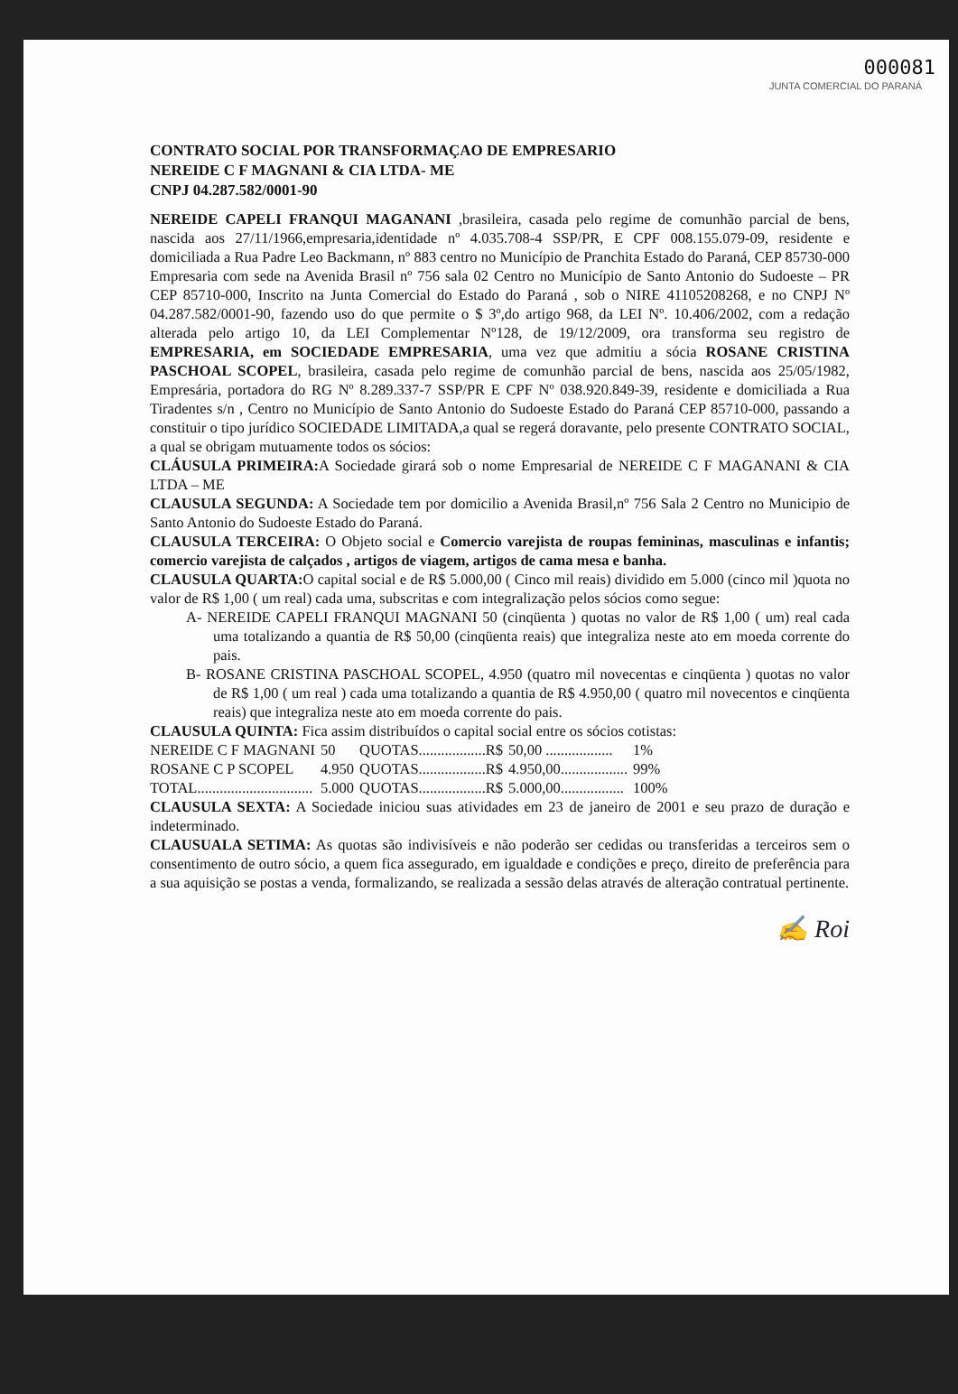000081
JUNTA COMERCIAL DO PARANÁ
CONTRATO SOCIAL POR TRANSFORMAÇAO DE EMPRESARIO
NEREIDE C F MAGNANI & CIA LTDA- ME
CNPJ 04.287.582/0001-90
NEREIDE CAPELI FRANQUI MAGANANI ,brasileira, casada pelo regime de comunhão parcial de bens, nascida aos 27/11/1966,empresaria,identidade nº 4.035.708-4 SSP/PR, E CPF 008.155.079-09, residente e domiciliada a Rua Padre Leo Backmann, nº 883 centro no Município de Pranchita Estado do Paraná, CEP 85730-000 Empresaria com sede na Avenida Brasil nº 756 sala 02 Centro no Município de Santo Antonio do Sudoeste – PR CEP 85710-000, Inscrito na Junta Comercial do Estado do Paraná , sob o NIRE 41105208268, e no CNPJ Nº 04.287.582/0001-90, fazendo uso do que permite o $ 3º,do artigo 968, da LEI Nº. 10.406/2002, com a redação alterada pelo artigo 10, da LEI Complementar Nº128, de 19/12/2009, ora transforma seu registro de EMPRESARIA, em SOCIEDADE EMPRESARIA, uma vez que admitiu a sócia ROSANE CRISTINA PASCHOAL SCOPEL, brasileira, casada pelo regime de comunhão parcial de bens, nascida aos 25/05/1982, Empresária, portadora do RG Nº 8.289.337-7 SSP/PR E CPF Nº 038.920.849-39, residente e domiciliada a Rua Tiradentes s/n , Centro no Município de Santo Antonio do Sudoeste Estado do Paraná CEP 85710-000, passando a constituir o tipo jurídico SOCIEDADE LIMITADA,a qual se regerá doravante, pelo presente CONTRATO SOCIAL, a qual se obrigam mutuamente todos os sócios:
CLÁUSULA PRIMEIRA: A Sociedade girará sob o nome Empresarial de NEREIDE C F MAGANANI & CIA LTDA – ME
CLAUSULA SEGUNDA: A Sociedade tem por domicilio a Avenida Brasil,nº 756 Sala 2 Centro no Municipio de Santo Antonio do Sudoeste Estado do Paraná.
CLAUSULA TERCEIRA: O Objeto social e Comercio varejista de roupas femininas, masculinas e infantis; comercio varejista de calçados , artigos de viagem, artigos de cama mesa e banha.
CLAUSULA QUARTA: O capital social e de R$ 5.000,00 ( Cinco mil reais) dividido em 5.000 (cinco mil )quota no valor de R$ 1,00 ( um real) cada uma, subscritas e com integralização pelos sócios como segue:
A- NEREIDE CAPELI FRANQUI MAGNANI 50 (cinqüenta ) quotas no valor de R$ 1,00 ( um) real cada uma totalizando a quantia de R$ 50,00 (cinqüenta reais) que integraliza neste ato em moeda corrente do pais.
B- ROSANE CRISTINA PASCHOAL SCOPEL, 4.950 (quatro mil novecentas e cinqüenta ) quotas no valor de R$ 1,00 ( um real ) cada uma totalizando a quantia de R$ 4.950,00 ( quatro mil novecentos e cinqüenta reais) que integraliza neste ato em moeda corrente do pais.
CLAUSULA QUINTA: Fica assim distribuídos o capital social entre os sócios cotistas:
| NEREIDE C F MAGNANI | 50 | QUOTAS..................R$ | 50,00 .................. | 1% |
| ROSANE C P SCOPEL | 4.950 | QUOTAS..................R$ | 4.950,00.................. | 99% |
| TOTAL............................... | 5.000 | QUOTAS..................R$ | 5.000,00................. | 100% |
CLAUSULA SEXTA: A Sociedade iniciou suas atividades em 23 de janeiro de 2001 e seu prazo de duração e indeterminado.
CLAUSUALA SETIMA: As quotas são indivisíveis e não poderão ser cedidas ou transferidas a terceiros sem o consentimento de outro sócio, a quem fica assegurado, em igualdade e condições e preço, direito de preferência para a sua aquisição se postas a venda, formalizando, se realizada a sessão delas através de alteração contratual pertinente.
✍ Roi